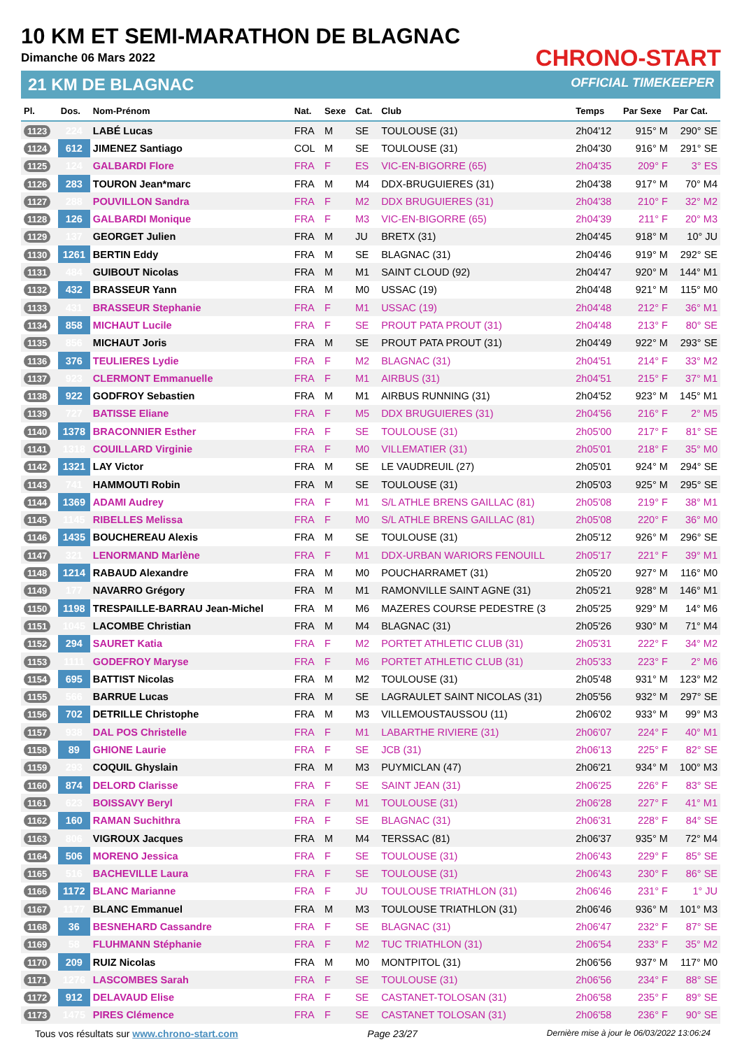10 KM ET SEMI-MARATHON DE BLAGNAC
Dimanche 06 Mars 2022
21 KM DE BLAGNAC
CHRONO-START
OFFICIAL TIMEKEEPER
| Pl. | Dos. | Nom-Prénom | Nat. | Sexe | Cat. | Club | Temps | Par Sexe | Par Cat. |
| --- | --- | --- | --- | --- | --- | --- | --- | --- | --- |
| 1123 | 224 | LABÉ Lucas | FRA | M | SE | TOULOUSE (31) | 2h04'12 | 915° M | 290° SE |
| 1124 | 612 | JIMENEZ Santiago | COL | M | SE | TOULOUSE (31) | 2h04'30 | 916° M | 291° SE |
| 1125 | 124 | GALBARDI Flore | FRA | F | ES | VIC-EN-BIGORRE (65) | 2h04'35 | 209° F | 3° ES |
| 1126 | 283 | TOURON Jean*marc | FRA | M | M4 | DDX-BRUGUIERES (31) | 2h04'38 | 917° M | 70° M4 |
| 1127 | 288 | POUVILLON Sandra | FRA | F | M2 | DDX BRUGUIERES (31) | 2h04'38 | 210° F | 32° M2 |
| 1128 | 126 | GALBARDI Monique | FRA | F | M3 | VIC-EN-BIGORRE (65) | 2h04'39 | 211° F | 20° M3 |
| 1129 | 137 | GEORGET Julien | FRA | M | JU | BRETX (31) | 2h04'45 | 918° M | 10° JU |
| 1130 | 1261 | BERTIN Eddy | FRA | M | SE | BLAGNAC (31) | 2h04'46 | 919° M | 292° SE |
| 1131 | 484 | GUIBOUT Nicolas | FRA | M | M1 | SAINT CLOUD (92) | 2h04'47 | 920° M | 144° M1 |
| 1132 | 432 | BRASSEUR Yann | FRA | M | M0 | USSAC (19) | 2h04'48 | 921° M | 115° M0 |
| 1133 | 431 | BRASSEUR Stephanie | FRA | F | M1 | USSAC (19) | 2h04'48 | 212° F | 36° M1 |
| 1134 | 858 | MICHAUT Lucile | FRA | F | SE | PROUT PATA PROUT (31) | 2h04'48 | 213° F | 80° SE |
| 1135 | 856 | MICHAUT Joris | FRA | M | SE | PROUT PATA PROUT (31) | 2h04'49 | 922° M | 293° SE |
| 1136 | 376 | TEULIERES Lydie | FRA | F | M2 | BLAGNAC (31) | 2h04'51 | 214° F | 33° M2 |
| 1137 | 923 | CLERMONT Emmanuelle | FRA | F | M1 | AIRBUS (31) | 2h04'51 | 215° F | 37° M1 |
| 1138 | 922 | GODFROY Sebastien | FRA | M | M1 | AIRBUS RUNNING (31) | 2h04'52 | 923° M | 145° M1 |
| 1139 | 727 | BATISSE Eliane | FRA | F | M5 | DDX BRUGUIERES (31) | 2h04'56 | 216° F | 2° M5 |
| 1140 | 1378 | BRACONNIER Esther | FRA | F | SE | TOULOUSE (31) | 2h05'00 | 217° F | 81° SE |
| 1141 | 1318 | COUILLARD Virginie | FRA | F | M0 | VILLEMATIER (31) | 2h05'01 | 218° F | 35° M0 |
| 1142 | 1321 | LAY Victor | FRA | M | SE | LE VAUDREUIL (27) | 2h05'01 | 924° M | 294° SE |
| 1143 | 741 | HAMMOUTI Robin | FRA | M | SE | TOULOUSE (31) | 2h05'03 | 925° M | 295° SE |
| 1144 | 1369 | ADAMI Audrey | FRA | F | M1 | S/L ATHLE BRENS GAILLAC (81) | 2h05'08 | 219° F | 38° M1 |
| 1145 | 1145 | RIBELLES Melissa | FRA | F | M0 | S/L ATHLE BRENS GAILLAC (81) | 2h05'08 | 220° F | 36° M0 |
| 1146 | 1435 | BOUCHEREAU Alexis | FRA | M | SE | TOULOUSE (31) | 2h05'12 | 926° M | 296° SE |
| 1147 | 321 | LENORMAND Marlène | FRA | F | M1 | DDX-URBAN WARIORS FENOUILL | 2h05'17 | 221° F | 39° M1 |
| 1148 | 1214 | RABAUD Alexandre | FRA | M | M0 | POUCHARRAMET (31) | 2h05'20 | 927° M | 116° M0 |
| 1149 | 177 | NAVARRO Grégory | FRA | M | M1 | RAMONVILLE SAINT AGNE (31) | 2h05'21 | 928° M | 146° M1 |
| 1150 | 1198 | TRESPAILLE-BARRAU Jean-Michel | FRA | M | M6 | MAZERES COURSE PEDESTRE (3 | 2h05'25 | 929° M | 14° M6 |
| 1151 | 1045 | LACOMBE Christian | FRA | M | M4 | BLAGNAC (31) | 2h05'26 | 930° M | 71° M4 |
| 1152 | 294 | SAURET Katia | FRA | F | M2 | PORTET ATHLETIC CLUB (31) | 2h05'31 | 222° F | 34° M2 |
| 1153 | 1111 | GODEFROY Maryse | FRA | F | M6 | PORTET ATHLETIC CLUB (31) | 2h05'33 | 223° F | 2° M6 |
| 1154 | 695 | BATTIST Nicolas | FRA | M | M2 | TOULOUSE (31) | 2h05'48 | 931° M | 123° M2 |
| 1155 | 566 | BARRUE Lucas | FRA | M | SE | LAGRAULET SAINT NICOLAS (31) | 2h05'56 | 932° M | 297° SE |
| 1156 | 702 | DETRILLE Christophe | FRA | M | M3 | VILLEMOUSTAUSSOU (11) | 2h06'02 | 933° M | 99° M3 |
| 1157 | 938 | DAL POS Christelle | FRA | F | M1 | LABARTHE RIVIERE (31) | 2h06'07 | 224° F | 40° M1 |
| 1158 | 89 | GHIONE Laurie | FRA | F | SE | JCB (31) | 2h06'13 | 225° F | 82° SE |
| 1159 | 293 | COQUIL Ghyslain | FRA | M | M3 | PUYMICLAN (47) | 2h06'21 | 934° M | 100° M3 |
| 1160 | 874 | DELORD Clarisse | FRA | F | SE | SAINT JEAN (31) | 2h06'25 | 226° F | 83° SE |
| 1161 | 623 | BOISSAVY Beryl | FRA | F | M1 | TOULOUSE (31) | 2h06'28 | 227° F | 41° M1 |
| 1162 | 160 | RAMAN Suchithra | FRA | F | SE | BLAGNAC (31) | 2h06'31 | 228° F | 84° SE |
| 1163 | 806 | VIGROUX Jacques | FRA | M | M4 | TERSSAC (81) | 2h06'37 | 935° M | 72° M4 |
| 1164 | 506 | MORENO Jessica | FRA | F | SE | TOULOUSE (31) | 2h06'43 | 229° F | 85° SE |
| 1165 | 516 | BACHEVILLE Laura | FRA | F | SE | TOULOUSE (31) | 2h06'43 | 230° F | 86° SE |
| 1166 | 1172 | BLANC Marianne | FRA | F | JU | TOULOUSE TRIATHLON (31) | 2h06'46 | 231° F | 1° JU |
| 1167 | 1177 | BLANC Emmanuel | FRA | M | M3 | TOULOUSE TRIATHLON (31) | 2h06'46 | 936° M | 101° M3 |
| 1168 | 36 | BESNEHARD Cassandre | FRA | F | SE | BLAGNAC (31) | 2h06'47 | 232° F | 87° SE |
| 1169 | 58 | FLUHMANN Stéphanie | FRA | F | M2 | TUC TRIATHLON (31) | 2h06'54 | 233° F | 35° M2 |
| 1170 | 209 | RUIZ Nicolas | FRA | M | M0 | MONTPITOL (31) | 2h06'56 | 937° M | 117° M0 |
| 1171 | 1276 | LASCOMBES Sarah | FRA | F | SE | TOULOUSE (31) | 2h06'56 | 234° F | 88° SE |
| 1172 | 912 | DELAVAUD Elise | FRA | F | SE | CASTANET-TOLOSAN (31) | 2h06'58 | 235° F | 89° SE |
| 1173 | 1475 | PIRES Clémence | FRA | F | SE | CASTANET TOLOSAN (31) | 2h06'58 | 236° F | 90° SE |
Tous vos résultats sur www.chrono-start.com Page 23/27 Dernière mise à jour le 06/03/2022 13:06:24